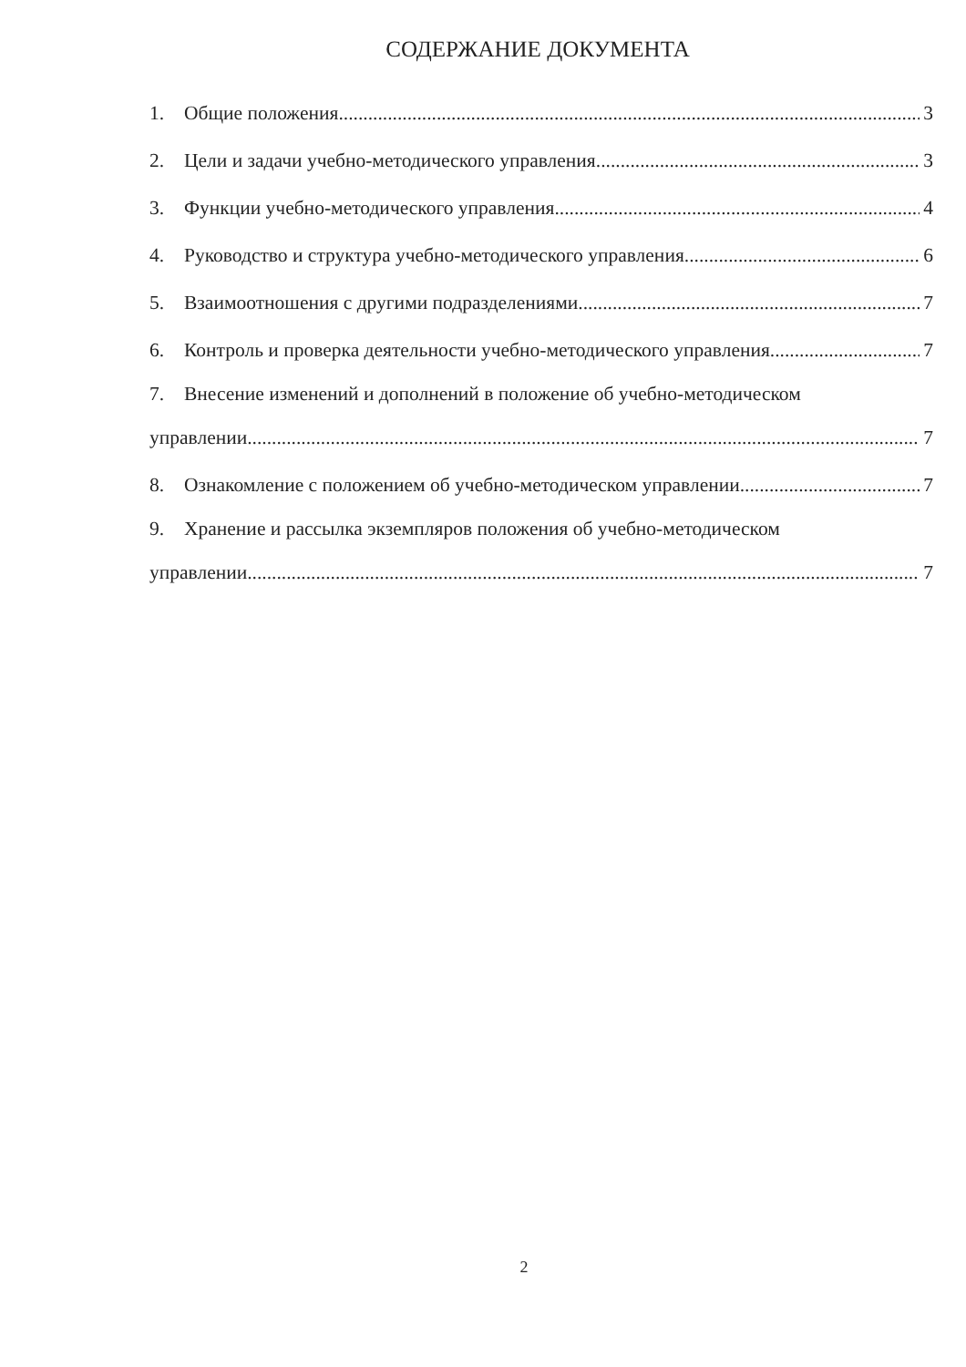СОДЕРЖАНИЕ ДОКУМЕНТА
1. Общие положения 3
2. Цели и задачи учебно-методического управления 3
3. Функции учебно-методического управления 4
4. Руководство и структура учебно-методического управления 6
5. Взаимоотношения с другими подразделениями 7
6. Контроль и проверка деятельности учебно-методического управления 7
7. Внесение изменений и дополнений в положение об учебно-методическом
управлении 7
8. Ознакомление с положением об учебно-методическом управлении 7
9. Хранение и рассылка экземпляров положения об учебно-методическом
управлении 7
2